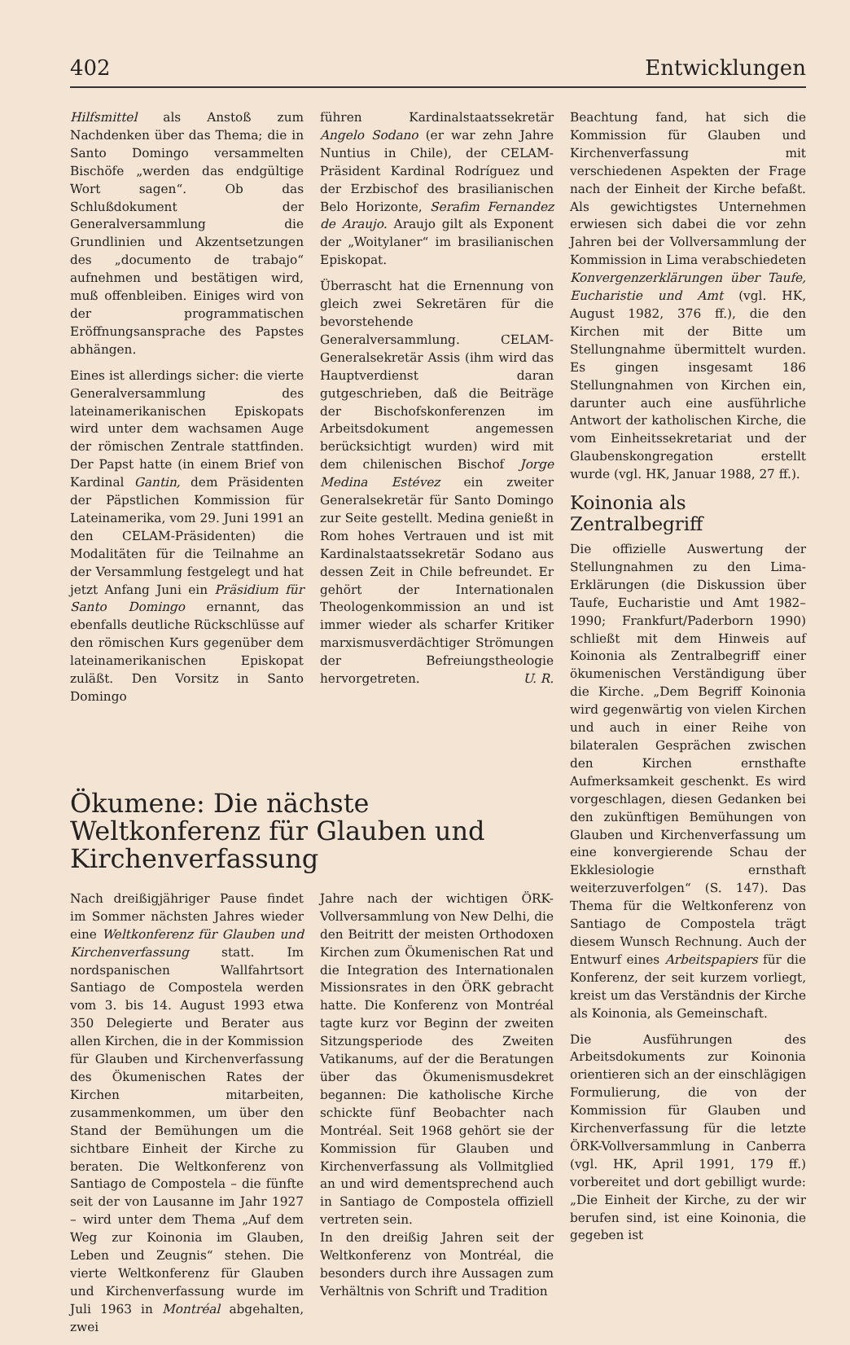402 Entwicklungen
Hilfsmittel als Anstoß zum Nachdenken über das Thema; die in Santo Domingo versammelten Bischöfe „werden das endgültige Wort sagen“. Ob das Schlußdokument der Generalversammlung die Grundlinien und Akzentsetzungen des „documento de trabajo“ aufnehmen und bestätigen wird, muß offenbleiben. Einiges wird von der programmatischen Eröffnungsansprache des Papstes abhängen.
Eines ist allerdings sicher: die vierte Generalversammlung des lateinamerikanischen Episkopats wird unter dem wachsamen Auge der römischen Zentrale stattfinden. Der Papst hatte (in einem Brief von Kardinal Gantin, dem Präsidenten der Päpstlichen Kommission für Lateinamerika, vom 29. Juni 1991 an den CELAM-Präsidenten) die Modalitäten für die Teilnahme an der Versammlung festgelegt und hat jetzt Anfang Juni ein Präsidium für Santo Domingo ernannt, das ebenfalls deutliche Rückschlüsse auf den römischen Kurs gegenüber dem lateinamerikanischen Episkopat zuläßt. Den Vorsitz in Santo Domingo
führen Kardinalstaatssekretär Angelo Sodano (er war zehn Jahre Nuntius in Chile), der CELAM-Präsident Kardinal Rodríguez und der Erzbischof des brasilianischen Belo Horizonte, Serafim Fernandez de Araujo. Araujo gilt als Exponent der „Woitylaner“ im brasilianischen Episkopat.
Überrascht hat die Ernennung von gleich zwei Sekretären für die bevorstehende Generalversammlung. CELAM-Generalsekretär Assis (ihm wird das Hauptverdienst daran gutgeschrieben, daß die Beiträge der Bischofskonferenzen im Arbeitsdokument angemessen berücksichtigt wurden) wird mit dem chilenischen Bischof Jorge Medina Estévez ein zweiter Generalsekretär für Santo Domingo zur Seite gestellt. Medina genießt in Rom hohes Vertrauen und ist mit Kardinalstaatssekretär Sodano aus dessen Zeit in Chile befreundet. Er gehört der Internationalen Theologenkommission an und ist immer wieder als scharfer Kritiker marxismusverdächtiger Strömungen der Befreiungstheologie hervorgetreten. U. R.
Ökumene: Die nächste Weltkonferenz für Glauben und Kirchenverfassung
Nach dreißigjähriger Pause findet im Sommer nächsten Jahres wieder eine Weltkonferenz für Glauben und Kirchenverfassung statt. Im nordspanischen Wallfahrtsort Santiago de Compostela werden vom 3. bis 14. August 1993 etwa 350 Delegierte und Berater aus allen Kirchen, die in der Kommission für Glauben und Kirchenverfassung des Ökumenischen Rates der Kirchen mitarbeiten, zusammenkommen, um über den Stand der Bemühungen um die sichtbare Einheit der Kirche zu beraten. Die Weltkonferenz von Santiago de Compostela – die fünfte seit der von Lausanne im Jahr 1927 – wird unter dem Thema „Auf dem Weg zur Koinonia im Glauben, Leben und Zeugnis“ stehen. Die vierte Weltkonferenz für Glauben und Kirchenverfassung wurde im Juli 1963 in Montréal abgehalten, zwei
Jahre nach der wichtigen ÖRK-Vollversammlung von New Delhi, die den Beitritt der meisten Orthodoxen Kirchen zum Ökumenischen Rat und die Integration des Internationalen Missionsrates in den ÖRK gebracht hatte. Die Konferenz von Montréal tagte kurz vor Beginn der zweiten Sitzungsperiode des Zweiten Vatikanums, auf der die Beratungen über das Ökumenismusdekret begannen: Die katholische Kirche schickte fünf Beobachter nach Montréal. Seit 1968 gehört sie der Kommission für Glauben und Kirchenverfassung als Vollmitglied an und wird dementsprechend auch in Santiago de Compostela offiziell vertreten sein.
In den dreißig Jahren seit der Weltkonferenz von Montréal, die besonders durch ihre Aussagen zum Verhältnis von Schrift und Tradition
Beachtung fand, hat sich die Kommission für Glauben und Kirchenverfassung mit verschiedenen Aspekten der Frage nach der Einheit der Kirche befaßt. Als gewichtigstes Unternehmen erwiesen sich dabei die vor zehn Jahren bei der Vollversammlung der Kommission in Lima verabschiedeten Konvergenzerklärungen über Taufe, Eucharistie und Amt (vgl. HK, August 1982, 376 ff.), die den Kirchen mit der Bitte um Stellungnahme übermittelt wurden. Es gingen insgesamt 186 Stellungnahmen von Kirchen ein, darunter auch eine ausführliche Antwort der katholischen Kirche, die vom Einheitssekretariat und der Glaubenskongregation erstellt wurde (vgl. HK, Januar 1988, 27 ff.).
Koinonia als
Zentralbegriff
Die offizielle Auswertung der Stellungnahmen zu den Lima-Erklärungen (die Diskussion über Taufe, Eucharistie und Amt 1982–1990; Frankfurt/Paderborn 1990) schließt mit dem Hinweis auf Koinonia als Zentralbegriff einer ökumenischen Verständigung über die Kirche. „Dem Begriff Koinonia wird gegenwärtig von vielen Kirchen und auch in einer Reihe von bilateralen Gesprächen zwischen den Kirchen ernsthafte Aufmerksamkeit geschenkt. Es wird vorgeschlagen, diesen Gedanken bei den zukünftigen Bemühungen von Glauben und Kirchenverfassung um eine konvergierende Schau der Ekklesiologie ernsthaft weiterzuverfolgen“ (S. 147). Das Thema für die Weltkonferenz von Santiago de Compostela trägt diesem Wunsch Rechnung. Auch der Entwurf eines Arbeitspapiers für die Konferenz, der seit kurzem vorliegt, kreist um das Verständnis der Kirche als Koinonia, als Gemeinschaft.
Die Ausführungen des Arbeitsdokuments zur Koinonia orientieren sich an der einschlägigen Formulierung, die von der Kommission für Glauben und Kirchenverfassung für die letzte ÖRK-Vollversammlung in Canberra (vgl. HK, April 1991, 179 ff.) vorbereitet und dort gebilligt wurde: „Die Einheit der Kirche, zu der wir berufen sind, ist eine Koinonia, die gegeben ist